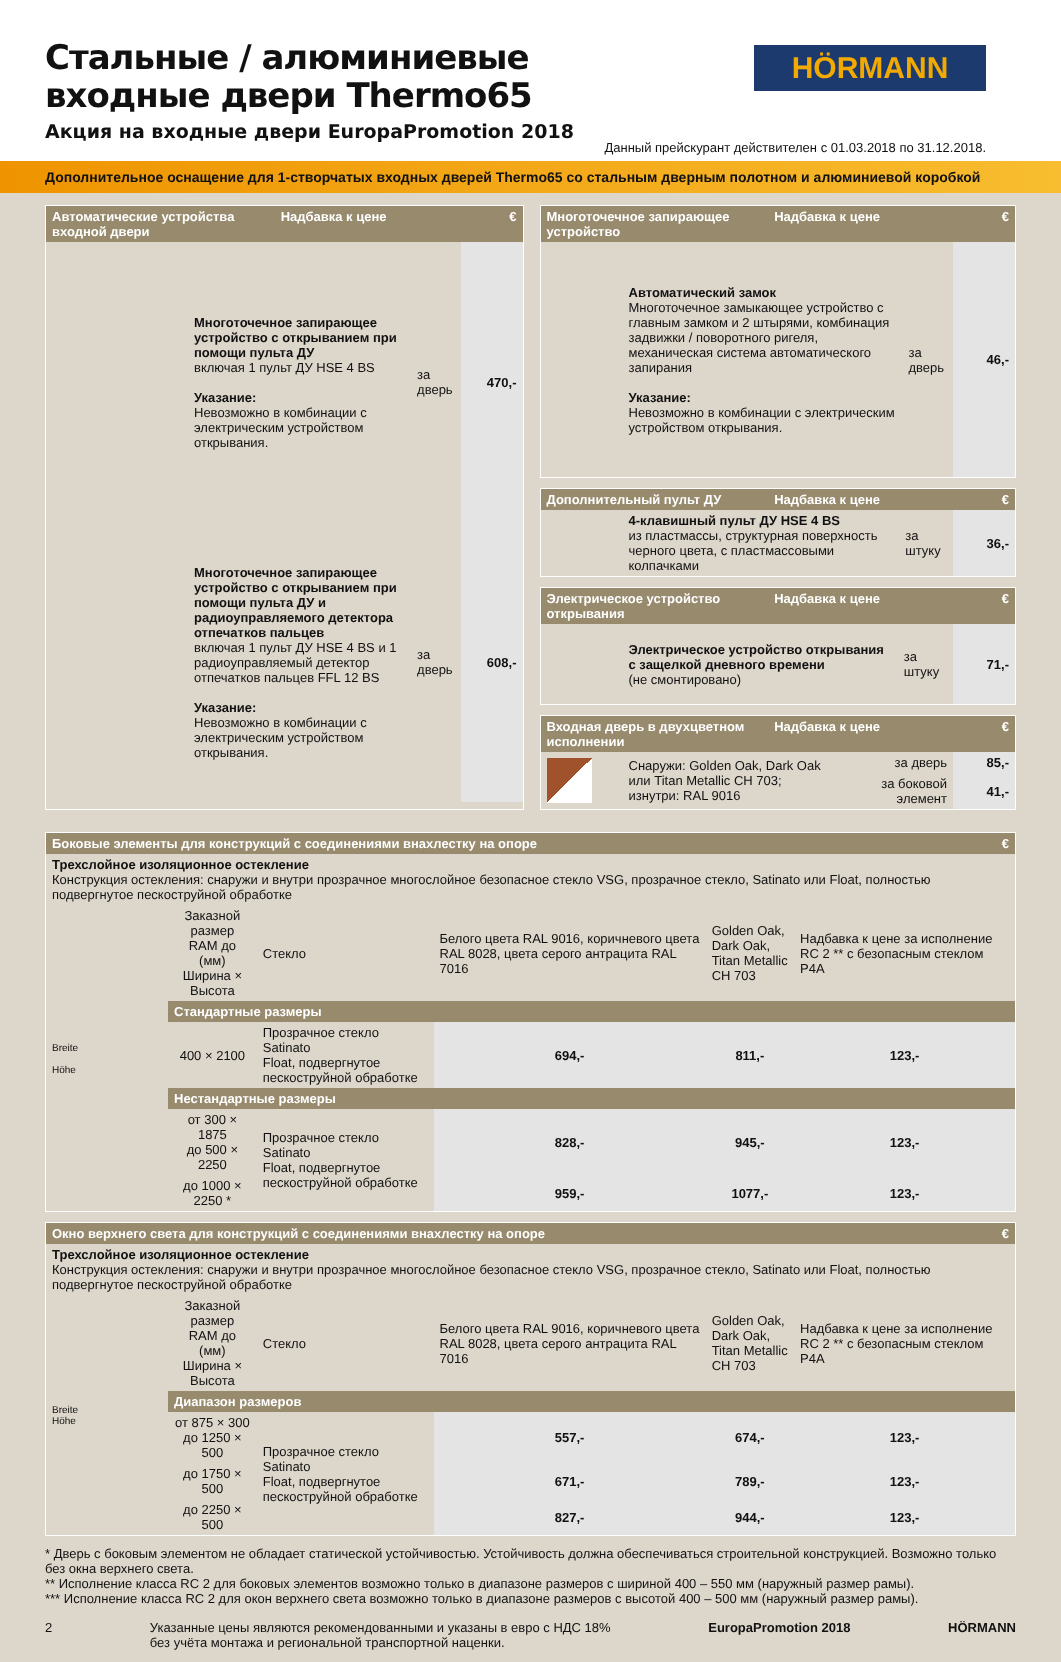Стальные / алюминиевые входные двери Thermo65
Акция на входные двери EuropaPromotion 2018
HÖRMANN
Данный прейскурант действителен с 01.03.2018 по 31.12.2018.
Дополнительное оснащение для 1-створчатых входных дверей Thermo65 со стальным дверным полотном и алюминиевой коробкой
Автоматические устройства входной двери Надбавка к цене €
| | Многоточечное запирающее устройство с открыванием при помощи пульта ДУ включая 1 пульт ДУ HSE 4 BS Указание: Невозможно в комбинации с электрическим устройством открывания. | за дверь | 470,- |
| | Многоточечное запирающее устройство с открыванием при помощи пульта ДУ и радиоуправляемого детектора отпечатков пальцев включая 1 пульт ДУ HSE 4 BS и 1 радиоуправляемый детектор отпечатков пальцев FFL 12 BS Указание: Невозможно в комбинации с электрическим устройством открывания. | за дверь | 608,- |
Многоточечное запирающее устройство Надбавка к цене €
| | Автоматический замок Многоточечное замыкающее устройство с главным замком и 2 штырями, комбинация задвижки / поворотного ригеля, механическая система автоматического запирания Указание: Невозможно в комбинации с электрическим устройством открывания. | за дверь | 46,- |
Дополнительный пульт ДУ Надбавка к цене €
| | 4-клавишный пульт ДУ HSE 4 BS из пластмассы, структурная поверхность черного цвета, с пластмассовыми колпачками | за штуку | 36,- |
Электрическое устройство открывания Надбавка к цене €
| | Электрическое устройство открывания с защелкой дневного времени (не смонтировано) | за штуку | 71,- |
Входная дверь в двухцветном исполнении Надбавка к цене €
| | Снаружи: Golden Oak, Dark Oak или Titan Metallic CH 703; изнутри: RAL 9016 | за дверь | 85,- |
| | | за боковой элемент | 41,- |
Боковые элементы для конструкций с соединениями внахлестку на опоре €
Трехслойное изоляционное остекление
Конструкция остекления: снаружи и внутри прозрачное многослойное безопасное стекло VSG, прозрачное стекло, Satinato или Float, полностью подвергнутое пескоструйной обработке
| Breite Höhe | Заказной размер RAM до (мм) Ширина × Высота | Стекло | Белого цвета RAL 9016, коричневого цвета RAL 8028, цвета серого антрацита RAL 7016 | Golden Oak, Dark Oak, Titan Metallic CH 703 | Надбавка к цене за исполнение RC 2 ** с безопасным стеклом P4A |
| | Стандартные размеры | | | | |
| | 400 × 2100 | Прозрачное стекло Satinato Float, подвергнутое пескоструйной обработке | 694,- | 811,- | 123,- |
| | Нестандартные размеры | | | | |
| | от 300 × 1875 до 500 × 2250 | Прозрачное стекло Satinato Float, подвергнутое пескоструйной обработке | 828,- | 945,- | 123,- |
| | до 1000 × 2250 * | | 959,- | 1077,- | 123,- |
Окно верхнего света для конструкций с соединениями внахлестку на опоре €
Трехслойное изоляционное остекление
Конструкция остекления: снаружи и внутри прозрачное многослойное безопасное стекло VSG, прозрачное стекло, Satinato или Float, полностью подвергнутое пескоструйной обработке
| Breite Höhe | Заказной размер RAM до (мм) Ширина × Высота | Стекло | Белого цвета RAL 9016, коричневого цвета RAL 8028, цвета серого антрацита RAL 7016 | Golden Oak, Dark Oak, Titan Metallic CH 703 | Надбавка к цене за исполнение RC 2 ** с безопасным стеклом P4A |
| | Диапазон размеров | | | | |
| | от 875 × 300 до 1250 × 500 | Прозрачное стекло Satinato Float, подвергнутое пескоструйной обработке | 557,- | 674,- | 123,- |
| | до 1750 × 500 | | 671,- | 789,- | 123,- |
| | до 2250 × 500 | | 827,- | 944,- | 123,- |
* Дверь с боковым элементом не обладает статической устойчивостью. Устойчивость должна обеспечиваться строительной конструкцией. Возможно только без окна верхнего света.
** Исполнение класса RC 2 для боковых элементов возможно только в диапазоне размеров с шириной 400 – 550 мм (наружный размер рамы).
*** Исполнение класса RC 2 для окон верхнего света возможно только в диапазоне размеров с высотой 400 – 500 мм (наружный размер рамы).
2 Указанные цены являются рекомендованными и указаны в евро с НДС 18%
без учёта монтажа и региональной транспортной наценки. EuropaPromotion 2018 HÖRMANN